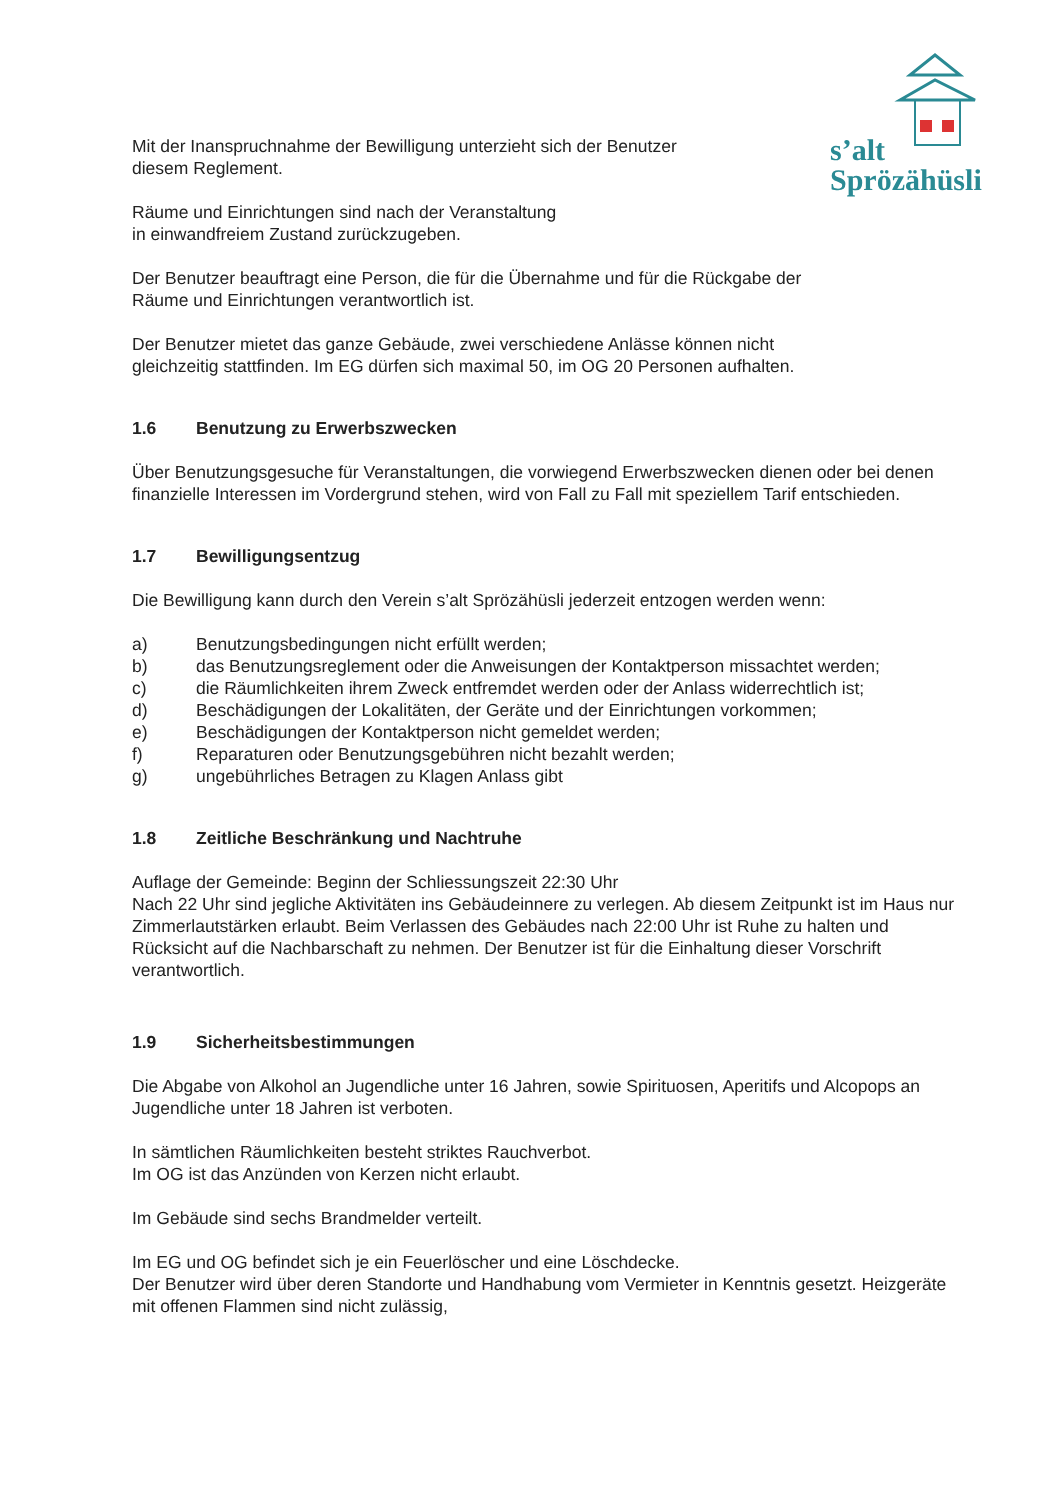s’alt
Sprözähüsli
Mit der Inanspruchnahme der Bewilligung unterzieht sich der Benutzer
diesem Reglement.
Räume und Einrichtungen sind nach der Veranstaltung
in einwandfreiem Zustand zurückzugeben.
Der Benutzer beauftragt eine Person, die für die Übernahme und für die Rückgabe der
Räume und Einrichtungen verantwortlich ist.
Der Benutzer mietet das ganze Gebäude, zwei verschiedene Anlässe können nicht
gleichzeitig stattfinden. Im EG dürfen sich maximal 50, im OG 20 Personen aufhalten.
1.6 Benutzung zu Erwerbszwecken
Über Benutzungsgesuche für Veranstaltungen, die vorwiegend Erwerbszwecken dienen oder bei denen finanzielle Interessen im Vordergrund stehen, wird von Fall zu Fall mit speziellem Tarif entschieden.
1.7 Bewilligungsentzug
Die Bewilligung kann durch den Verein s’alt Sprözähüsli jederzeit entzogen werden wenn:
a) Benutzungsbedingungen nicht erfüllt werden;
b) das Benutzungsreglement oder die Anweisungen der Kontaktperson missachtet werden;
c) die Räumlichkeiten ihrem Zweck entfremdet werden oder der Anlass widerrechtlich ist;
d) Beschädigungen der Lokalitäten, der Geräte und der Einrichtungen vorkommen;
e) Beschädigungen der Kontaktperson nicht gemeldet werden;
f) Reparaturen oder Benutzungsgebühren nicht bezahlt werden;
g) ungebührliches Betragen zu Klagen Anlass gibt
1.8 Zeitliche Beschränkung und Nachtruhe
Auflage der Gemeinde: Beginn der Schliessungszeit 22:30 Uhr
Nach 22 Uhr sind jegliche Aktivitäten ins Gebäudeinnere zu verlegen. Ab diesem Zeitpunkt ist im Haus nur Zimmerlautstärken erlaubt. Beim Verlassen des Gebäudes nach 22:00 Uhr ist Ruhe zu halten und Rücksicht auf die Nachbarschaft zu nehmen. Der Benutzer ist für die Einhaltung dieser Vorschrift verantwortlich.
1.9 Sicherheitsbestimmungen
Die Abgabe von Alkohol an Jugendliche unter 16 Jahren, sowie Spirituosen, Aperitifs und Alcopops an Jugendliche unter 18 Jahren ist verboten.
In sämtlichen Räumlichkeiten besteht striktes Rauchverbot.
Im OG ist das Anzünden von Kerzen nicht erlaubt.
Im Gebäude sind sechs Brandmelder verteilt.
Im EG und OG befindet sich je ein Feuerlöscher und eine Löschdecke.
Der Benutzer wird über deren Standorte und Handhabung vom Vermieter in Kenntnis gesetzt. Heizgeräte mit offenen Flammen sind nicht zulässig,